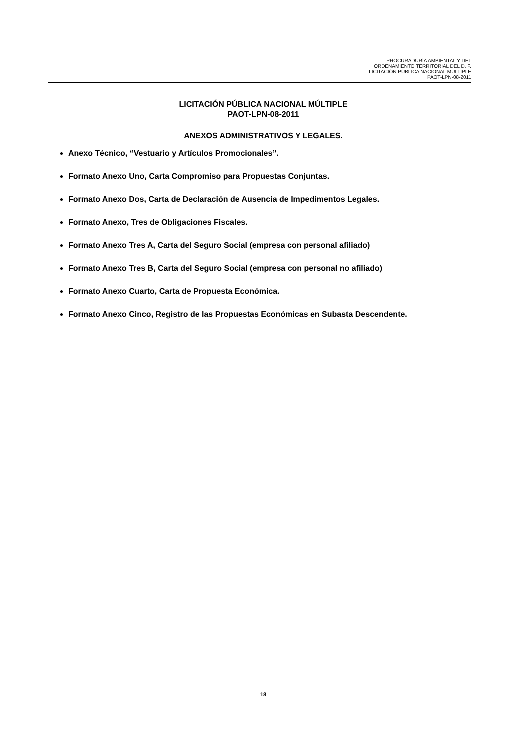PROCURADURÍA AMBIENTAL Y DEL
ORDENAMIENTO TERRITORIAL DEL D. F.
LICITACIÓN PÚBLICA NACIONAL MULTIPLE
PAOT-LPN-08-2011
LICITACIÓN PÚBLICA NACIONAL MÚLTIPLE
PAOT-LPN-08-2011
ANEXOS ADMINISTRATIVOS Y LEGALES.
Anexo Técnico, “Vestuario y Artículos Promocionales”.
Formato Anexo Uno, Carta Compromiso para Propuestas Conjuntas.
Formato Anexo Dos, Carta de Declaración de Ausencia de Impedimentos Legales.
Formato Anexo, Tres de Obligaciones Fiscales.
Formato Anexo Tres A, Carta del Seguro Social (empresa con personal afiliado)
Formato Anexo Tres B, Carta del Seguro Social (empresa con personal no afiliado)
Formato Anexo Cuarto, Carta de Propuesta Económica.
Formato Anexo Cinco, Registro de las Propuestas Económicas en Subasta Descendente.
18